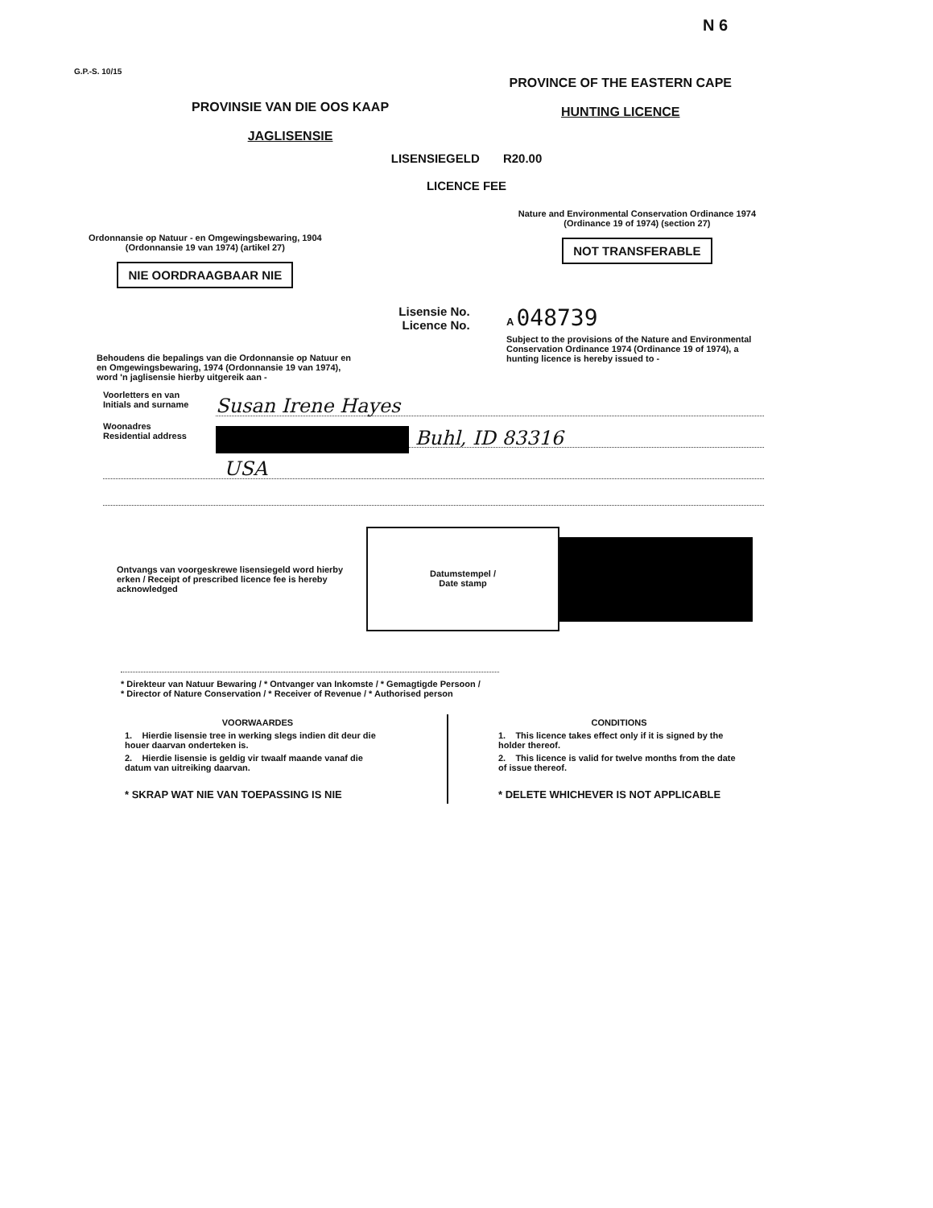N 6
G.P.-S. 10/15
PROVINSIE VAN DIE OOS KAAP
JAGLISENSIE
PROVINCE OF THE EASTERN CAPE
HUNTING LICENCE
LISENSIEGELD R20.00
LICENCE FEE
Ordonnansie op Natuur - en Omgewingsbewaring, 1904
(Ordonnansie 19 van 1974) (artikel 27)
NIE OORDRAAGBAAR NIE
Nature and Environmental Conservation Ordinance 1974
(Ordinance 19 of 1974) (section 27)
NOT TRANSFERABLE
Behoudens die bepalings van die Ordonnansie op Natuur en en Omgewingsbewaring, 1974 (Ordonnansie 19 van 1974), word 'n jaglisensie hierby uitgereik aan -
Lisensie No.
Licence No.
A 048739
Subject to the provisions of the Nature and Environmental Conservation Ordinance 1974 (Ordinance 19 of 1974), a hunting licence is hereby issued to -
Voorletters en van
Initials and surname
Susan Irene Hayes
Woonadres
Residential address
Buhl, ID 83316
USA
Ontvangs van voorgeskrewe lisensiegeld word hierby erken / Receipt of prescribed licence fee is hereby acknowledged
Datumstempel /
Date stamp
* Direkteur van Natuur Bewaring / * Ontvanger van Inkomste / * Gemagtigde Persoon /
* Director of Nature Conservation / * Receiver of Revenue / * Authorised person
VOORWAARDES
1. Hierdie lisensie tree in werking slegs indien dit deur die houer daarvan onderteken is.
2. Hierdie lisensie is geldig vir twaalf maande vanaf die datum van uitreiking daarvan.
* SKRAP WAT NIE VAN TOEPASSING IS NIE
CONDITIONS
1. This licence takes effect only if it is signed by the holder thereof.
2. This licence is valid for twelve months from the date of issue thereof.
* DELETE WHICHEVER IS NOT APPLICABLE